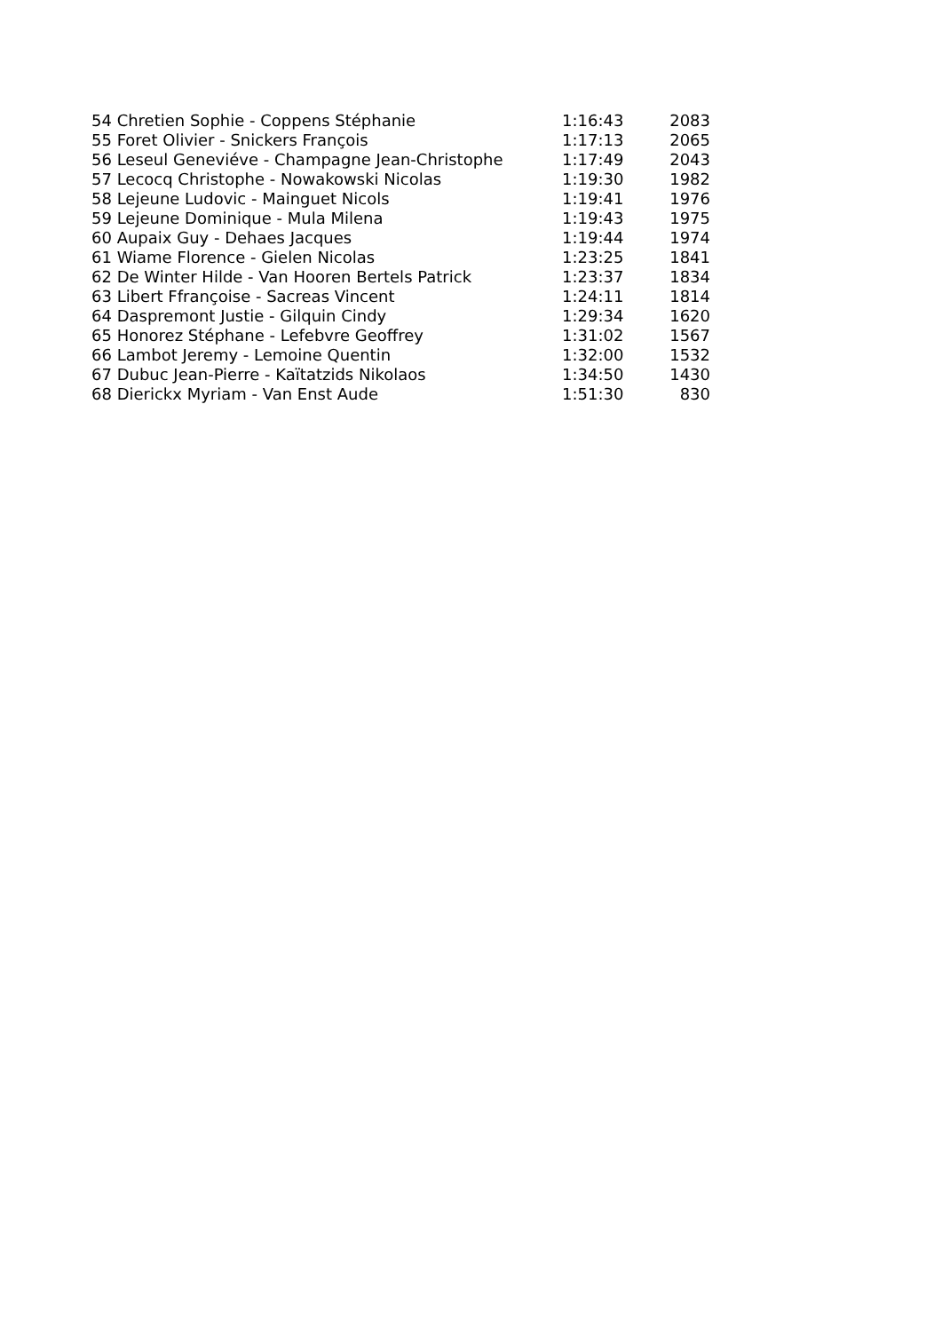| 54 Chretien Sophie - Coppens Stéphanie | 1:16:43 | 2083 |
| 55 Foret Olivier - Snickers François | 1:17:13 | 2065 |
| 56 Leseul Geneviéve - Champagne Jean-Christophe | 1:17:49 | 2043 |
| 57 Lecocq Christophe - Nowakowski Nicolas | 1:19:30 | 1982 |
| 58 Lejeune Ludovic - Mainguet Nicols | 1:19:41 | 1976 |
| 59 Lejeune Dominique - Mula Milena | 1:19:43 | 1975 |
| 60 Aupaix Guy - Dehaes Jacques | 1:19:44 | 1974 |
| 61 Wiame Florence - Gielen Nicolas | 1:23:25 | 1841 |
| 62 De Winter Hilde - Van Hooren Bertels Patrick | 1:23:37 | 1834 |
| 63 Libert Ffrançoise - Sacreas Vincent | 1:24:11 | 1814 |
| 64 Daspremont Justie - Gilquin Cindy | 1:29:34 | 1620 |
| 65 Honorez Stéphane - Lefebvre Geoffrey | 1:31:02 | 1567 |
| 66 Lambot Jeremy - Lemoine Quentin | 1:32:00 | 1532 |
| 67 Dubuc Jean-Pierre - Kaïtatzids Nikolaos | 1:34:50 | 1430 |
| 68 Dierickx Myriam - Van Enst Aude | 1:51:30 | 830 |